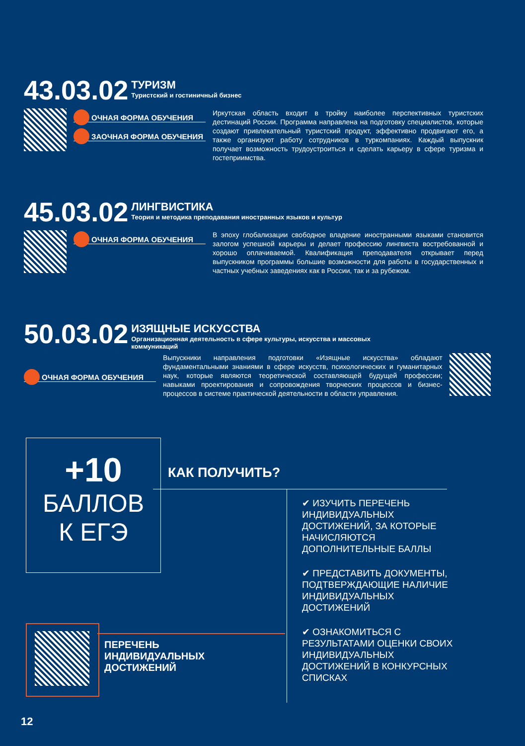43.03.02 ТУРИЗМ Туристский и гостиничный бизнес
ОЧНАЯ ФОРМА ОБУЧЕНИЯ
ЗАОЧНАЯ ФОРМА ОБУЧЕНИЯ
Иркутская область входит в тройку наиболее перспективных туристских дестинаций России. Программа направлена на подготовку специалистов, которые создают привлекательный туристский продукт, эффективно продвигают его, а также организуют работу сотрудников в туркомпаниях. Каждый выпускник получает возможность трудоустроиться и сделать карьеру в сфере туризма и гостеприимства.
45.03.02 ЛИНГВИСТИКА Теория и методика преподавания иностранных языков и культур
ОЧНАЯ ФОРМА ОБУЧЕНИЯ
В эпоху глобализации свободное владение иностранными языками становится залогом успешной карьеры и делает профессию лингвиста востребованной и хорошо оплачиваемой. Квалификация преподавателя открывает перед выпускником программы большие возможности для работы в государственных и частных учебных заведениях как в России, так и за рубежом.
50.03.02 ИЗЯЩНЫЕ ИСКУССТВА Организационная деятельность в сфере культуры, искусства и массовых
коммуникаций
ОЧНАЯ ФОРМА ОБУЧЕНИЯ
Выпускники направления подготовки «Изящные искусства» обладают фундаментальными знаниями в сфере искусств, психологических и гуманитарных наук, которые являются теоретической составляющей будущей профессии; навыками проектирования и сопровождения творческих процессов и бизнес-процессов в системе практической деятельности в области управления.
+10
БАЛЛОВ
К ЕГЭ
КАК ПОЛУЧИТЬ?
✔ ИЗУЧИТЬ ПЕРЕЧЕНЬ ИНДИВИДУАЛЬНЫХ ДОСТИЖЕНИЙ, ЗА КОТОРЫЕ НАЧИСЛЯЮТСЯ ДОПОЛНИТЕЛЬНЫЕ БАЛЛЫ
✔ ПРЕДСТАВИТЬ ДОКУМЕНТЫ, ПОДТВЕРЖДАЮЩИЕ НАЛИЧИЕ ИНДИВИДУАЛЬНЫХ ДОСТИЖЕНИЙ
✔ ОЗНАКОМИТЬСЯ С РЕЗУЛЬТАТАМИ ОЦЕНКИ СВОИХ ИНДИВИДУАЛЬНЫХ ДОСТИЖЕНИЙ В КОНКУРСНЫХ СПИСКАХ
ПЕРЕЧЕНЬ
ИНДИВИДУАЛЬНЫХ
ДОСТИЖЕНИЙ
12